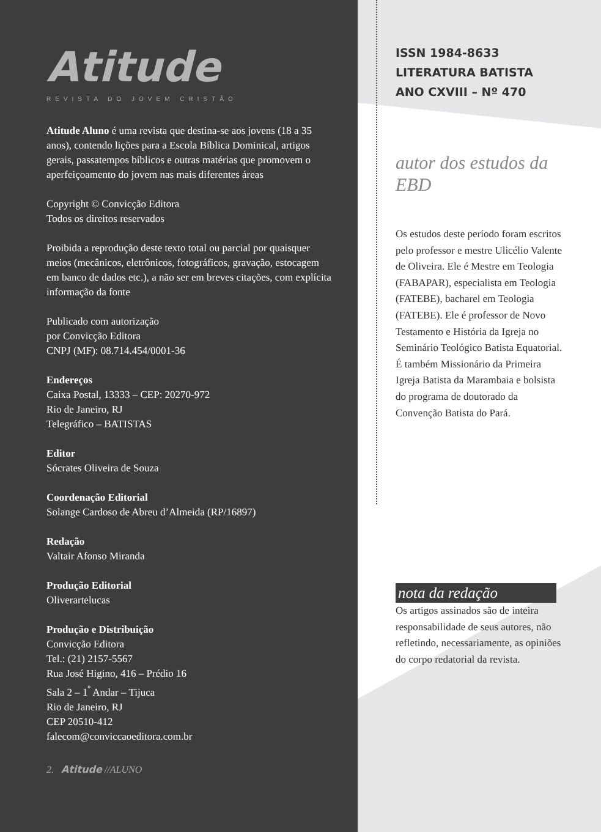Atitude
REVISTA DO JOVEM CRISTÃO
Atitude Aluno é uma revista que destina-se aos jovens (18 a 35 anos), contendo lições para a Escola Bíblica Dominical, artigos gerais, passatempos bíblicos e outras matérias que promovem o aperfeiçoamento do jovem nas mais diferentes áreas
Copyright © Convicção Editora
Todos os direitos reservados
Proibida a reprodução deste texto total ou parcial por quaisquer meios (mecânicos, eletrônicos, fotográficos, gravação, estocagem em banco de dados etc.), a não ser em breves citações, com explícita informação da fonte
Publicado com autorização
por Convicção Editora
CNPJ (MF): 08.714.454/0001-36
Endereços
Caixa Postal, 13333 – CEP: 20270-972
Rio de Janeiro, RJ
Telegráfico – BATISTAS
Editor
Sócrates Oliveira de Souza
Coordenação Editorial
Solange Cardoso de Abreu d’Almeida (RP/16897)
Redação
Valtair Afonso Miranda
Produção Editorial
Oliverartelucas
Produção e Distribuição
Convicção Editora
Tel.: (21) 2157-5567
Rua José Higino, 416 – Prédio 16
Sala 2 – 1<sup>º</sup> Andar – Tijuca
Rio de Janeiro, RJ
CEP 20510-412
falecom@conviccaoeditora.com.br
2. Atitude //ALUNO
ISSN 1984-8633
LITERATURA BATISTA
ANO CXVIII – Nº 470
autor dos estudos da EBD
Os estudos deste período foram escritos pelo professor e mestre Ulicélio Valente de Oliveira. Ele é Mestre em Teologia (FABAPAR), especialista em Teologia (FATEBE), bacharel em Teologia (FATEBE). Ele é professor de Novo Testamento e História da Igreja no Seminário Teológico Batista Equatorial. É também Missionário da Primeira Igreja Batista da Marambaia e bolsista do programa de doutorado da Convenção Batista do Pará.
nota da redação
Os artigos assinados são de inteira responsabilidade de seus autores, não refletindo, necessariamente, as opiniões do corpo redatorial da revista.